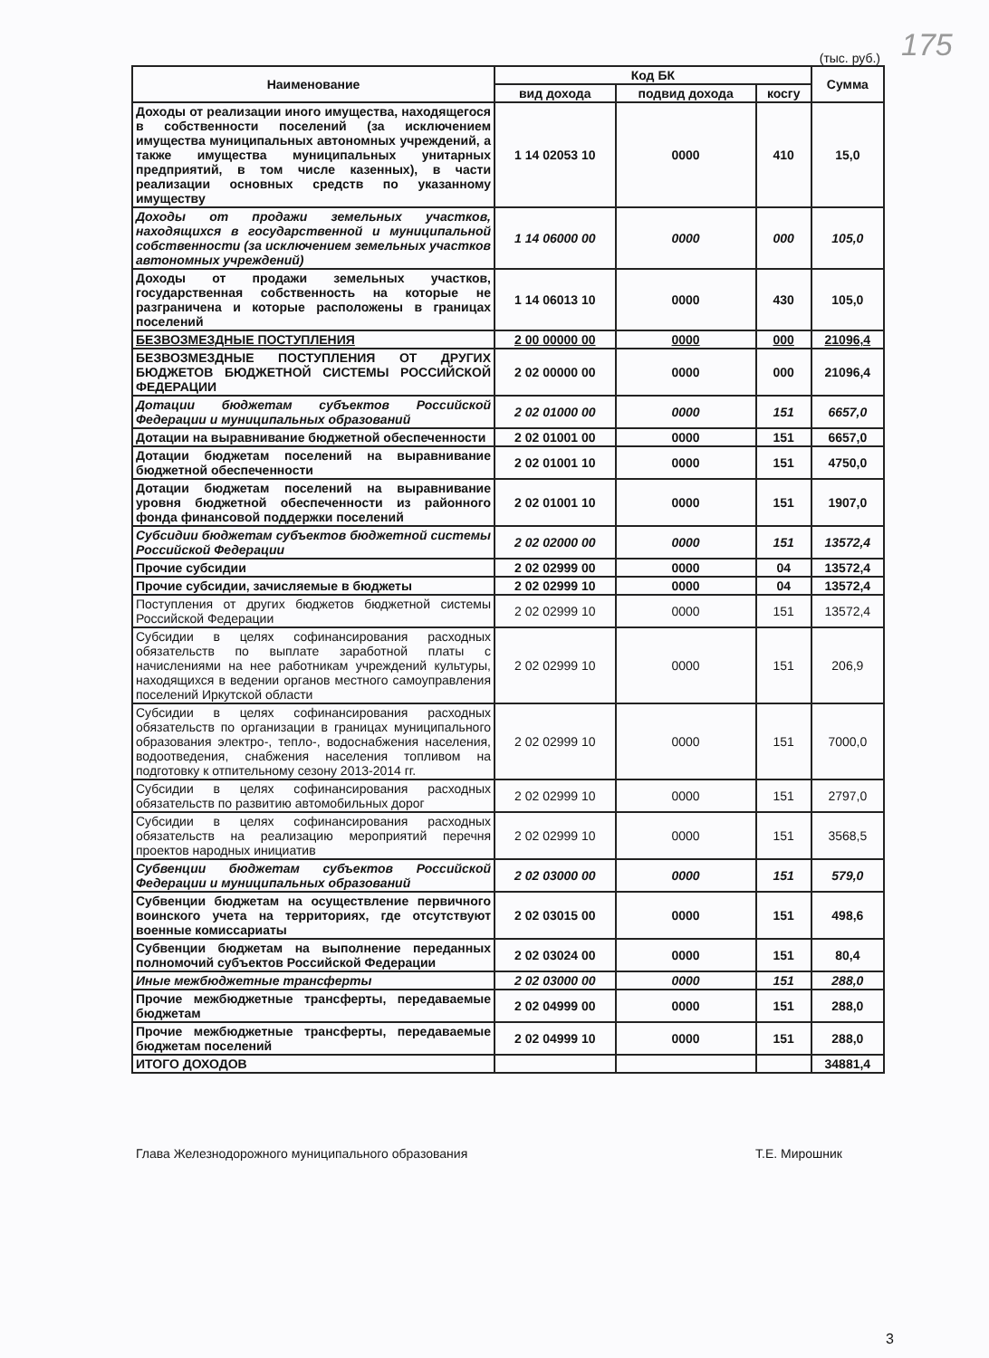175
(тыс. руб.)
| Наименование | Код БК | | | Сумма |
| --- | --- | --- | --- | --- |
| | вид дохода | подвид дохода | косгу | |
| Доходы от реализации иного имущества, находящегося в собственности поселений (за исключением имущества муниципальных автономных учреждений, а также имущества муниципальных унитарных предприятий, в том числе казенных), в части реализации основных средств по указанному имуществу | 1 14 02053 10 | 0000 | 410 | 15,0 |
| Доходы от продажи земельных участков, находящихся в государственной и муниципальной собственности (за исключением земельных участков автономных учреждений) | 1 14 06000 00 | 0000 | 000 | 105,0 |
| Доходы от продажи земельных участков, государственная собственность на которые не разграничена и которые расположены в границах поселений | 1 14 06013 10 | 0000 | 430 | 105,0 |
| БЕЗВОЗМЕЗДНЫЕ ПОСТУПЛЕНИЯ | 2 00 00000 00 | 0000 | 000 | 21096,4 |
| БЕЗВОЗМЕЗДНЫЕ ПОСТУПЛЕНИЯ ОТ ДРУГИХ БЮДЖЕТОВ БЮДЖЕТНОЙ СИСТЕМЫ РОССИЙСКОЙ ФЕДЕРАЦИИ | 2 02 00000 00 | 0000 | 000 | 21096,4 |
| Дотации бюджетам субъектов Российской Федерации и муниципальных образований | 2 02 01000 00 | 0000 | 151 | 6657,0 |
| Дотации на выравнивание бюджетной обеспеченности | 2 02 01001 00 | 0000 | 151 | 6657,0 |
| Дотации бюджетам поселений на выравнивание бюджетной обеспеченности | 2 02 01001 10 | 0000 | 151 | 4750,0 |
| Дотации бюджетам поселений на выравнивание уровня бюджетной обеспеченности из районного фонда финансовой поддержки поселений | 2 02 01001 10 | 0000 | 151 | 1907,0 |
| Субсидии бюджетам субъектов бюджетной системы Российской Федерации | 2 02 02000 00 | 0000 | 151 | 13572,4 |
| Прочие субсидии | 2 02 02999 00 | 0000 | 04 | 13572,4 |
| Прочие субсидии, зачисляемые в бюджеты | 2 02 02999 10 | 0000 | 04 | 13572,4 |
| Поступления от других бюджетов бюджетной системы Российской Федерации | 2 02 02999 10 | 0000 | 151 | 13572,4 |
| Субсидии в целях софинансирования расходных обязательств по выплате заработной платы с начислениями на нее работникам учреждений культуры, находящихся в ведении органов местного самоуправления поселений Иркутской области | 2 02 02999 10 | 0000 | 151 | 206,9 |
| Субсидии в целях софинансирования расходных обязательств по организации в границах муниципального образования электро-, тепло-, водоснабжения населения, водоотведения, снабжения населения топливом на подготовку к отпительному сезону 2013-2014 гг. | 2 02 02999 10 | 0000 | 151 | 7000,0 |
| Субсидии в целях софинансирования расходных обязательств по развитию автомобильных дорог | 2 02 02999 10 | 0000 | 151 | 2797,0 |
| Субсидии в целях софинансирования расходных обязательств на реализацию мероприятий перечня проектов народных инициатив | 2 02 02999 10 | 0000 | 151 | 3568,5 |
| Субвенции бюджетам субъектов Российской Федерации и муниципальных образований | 2 02 03000 00 | 0000 | 151 | 579,0 |
| Субвенции бюджетам на осуществление первичного воинского учета на территориях, где отсутствуют военные комиссариаты | 2 02 03015 00 | 0000 | 151 | 498,6 |
| Субвенции бюджетам на выполнение переданных полномочий субъектов Российской Федерации | 2 02 03024 00 | 0000 | 151 | 80,4 |
| Иные межбюджетные трансферты | 2 02 03000 00 | 0000 | 151 | 288,0 |
| Прочие межбюджетные трансферты, передаваемые бюджетам | 2 02 04999 00 | 0000 | 151 | 288,0 |
| Прочие межбюджетные трансферты, передаваемые бюджетам поселений | 2 02 04999 10 | 0000 | 151 | 288,0 |
| ИТОГО ДОХОДОВ | | | | 34881,4 |
Глава Железнодорожного муниципального образования Т.Е. Мирошник
3